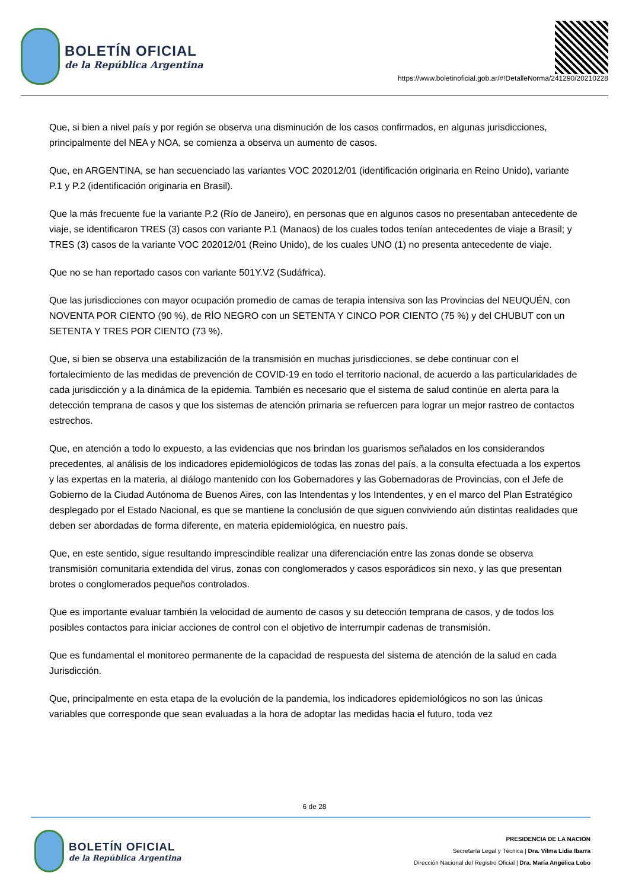BOLETÍN OFICIAL
de la República Argentina
https://www.boletinoficial.gob.ar/#!DetalleNorma/241290/20210228
Que, si bien a nivel país y por región se observa una disminución de los casos confirmados, en algunas jurisdicciones, principalmente del NEA y NOA, se comienza a observa un aumento de casos.
Que, en ARGENTINA, se han secuenciado las variantes VOC 202012/01 (identificación originaria en Reino Unido), variante P.1 y P.2 (identificación originaria en Brasil).
Que la más frecuente fue la variante P.2 (Río de Janeiro), en personas que en algunos casos no presentaban antecedente de viaje, se identificaron TRES (3) casos con variante P.1 (Manaos) de los cuales todos tenían antecedentes de viaje a Brasil; y TRES (3) casos de la variante VOC 202012/01 (Reino Unido), de los cuales UNO (1) no presenta antecedente de viaje.
Que no se han reportado casos con variante 501Y.V2 (Sudáfrica).
Que las jurisdicciones con mayor ocupación promedio de camas de terapia intensiva son las Provincias del NEUQUÉN, con NOVENTA POR CIENTO (90 %), de RÍO NEGRO con un SETENTA Y CINCO POR CIENTO (75 %) y del CHUBUT con un SETENTA Y TRES POR CIENTO (73 %).
Que, si bien se observa una estabilización de la transmisión en muchas jurisdicciones, se debe continuar con el fortalecimiento de las medidas de prevención de COVID-19 en todo el territorio nacional, de acuerdo a las particularidades de cada jurisdicción y a la dinámica de la epidemia. También es necesario que el sistema de salud continúe en alerta para la detección temprana de casos y que los sistemas de atención primaria se refuercen para lograr un mejor rastreo de contactos estrechos.
Que, en atención a todo lo expuesto, a las evidencias que nos brindan los guarismos señalados en los considerandos precedentes, al análisis de los indicadores epidemiológicos de todas las zonas del país, a la consulta efectuada a los expertos y las expertas en la materia, al diálogo mantenido con los Gobernadores y las Gobernadoras de Provincias, con el Jefe de Gobierno de la Ciudad Autónoma de Buenos Aires, con las Intendentas y los Intendentes, y en el marco del Plan Estratégico desplegado por el Estado Nacional, es que se mantiene la conclusión de que siguen conviviendo aún distintas realidades que deben ser abordadas de forma diferente, en materia epidemiológica, en nuestro país.
Que, en este sentido, sigue resultando imprescindible realizar una diferenciación entre las zonas donde se observa transmisión comunitaria extendida del virus, zonas con conglomerados y casos esporádicos sin nexo, y las que presentan brotes o conglomerados pequeños controlados.
Que es importante evaluar también la velocidad de aumento de casos y su detección temprana de casos, y de todos los posibles contactos para iniciar acciones de control con el objetivo de interrumpir cadenas de transmisión.
Que es fundamental el monitoreo permanente de la capacidad de respuesta del sistema de atención de la salud en cada Jurisdicción.
Que, principalmente en esta etapa de la evolución de la pandemia, los indicadores epidemiológicos no son las únicas variables que corresponde que sean evaluadas a la hora de adoptar las medidas hacia el futuro, toda vez
6 de 28
BOLETÍN OFICIAL
de la República Argentina
PRESIDENCIA DE LA NACIÓN
Secretaría Legal y Técnica | Dra. Vilma Lidia Ibarra
Dirección Nacional del Registro Oficial | Dra. María Angélica Lobo